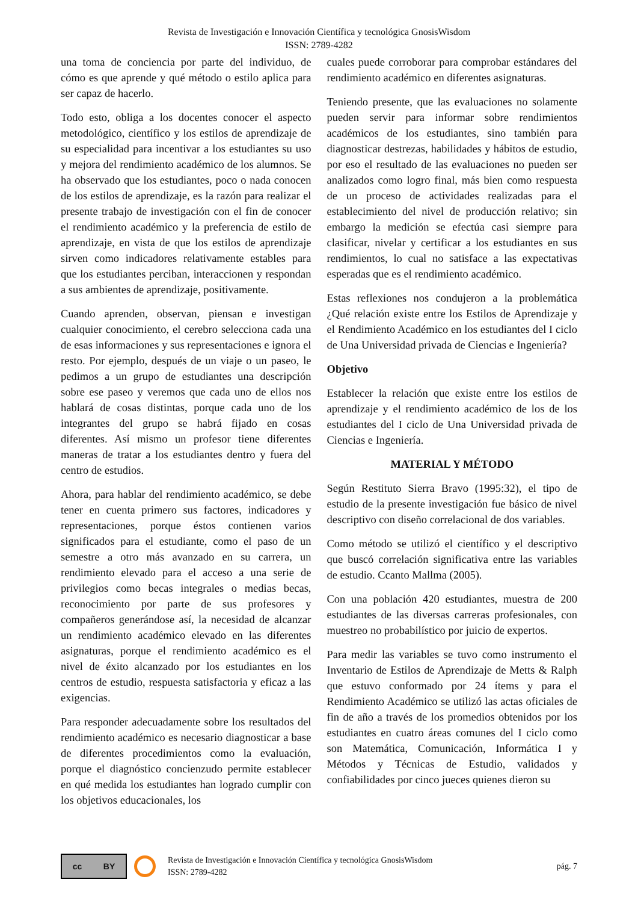Revista de Investigación e Innovación Científica y tecnológica GnosisWisdom
ISSN: 2789-4282
una toma de conciencia por parte del individuo, de cómo es que aprende y qué método o estilo aplica para ser capaz de hacerlo.
Todo esto, obliga a los docentes conocer el aspecto metodológico, científico y los estilos de aprendizaje de su especialidad para incentivar a los estudiantes su uso y mejora del rendimiento académico de los alumnos. Se ha observado que los estudiantes, poco o nada conocen de los estilos de aprendizaje, es la razón para realizar el presente trabajo de investigación con el fin de conocer el rendimiento académico y la preferencia de estilo de aprendizaje, en vista de que los estilos de aprendizaje sirven como indicadores relativamente estables para que los estudiantes perciban, interaccionen y respondan a sus ambientes de aprendizaje, positivamente.
Cuando aprenden, observan, piensan e investigan cualquier conocimiento, el cerebro selecciona cada una de esas informaciones y sus representaciones e ignora el resto. Por ejemplo, después de un viaje o un paseo, le pedimos a un grupo de estudiantes una descripción sobre ese paseo y veremos que cada uno de ellos nos hablará de cosas distintas, porque cada uno de los integrantes del grupo se habrá fijado en cosas diferentes. Así mismo un profesor tiene diferentes maneras de tratar a los estudiantes dentro y fuera del centro de estudios.
Ahora, para hablar del rendimiento académico, se debe tener en cuenta primero sus factores, indicadores y representaciones, porque éstos contienen varios significados para el estudiante, como el paso de un semestre a otro más avanzado en su carrera, un rendimiento elevado para el acceso a una serie de privilegios como becas integrales o medias becas, reconocimiento por parte de sus profesores y compañeros generándose así, la necesidad de alcanzar un rendimiento académico elevado en las diferentes asignaturas, porque el rendimiento académico es el nivel de éxito alcanzado por los estudiantes en los centros de estudio, respuesta satisfactoria y eficaz a las exigencias.
Para responder adecuadamente sobre los resultados del rendimiento académico es necesario diagnosticar a base de diferentes procedimientos como la evaluación, porque el diagnóstico concienzudo permite establecer en qué medida los estudiantes han logrado cumplir con los objetivos educacionales, los
cuales puede corroborar para comprobar estándares del rendimiento académico en diferentes asignaturas.
Teniendo presente, que las evaluaciones no solamente pueden servir para informar sobre rendimientos académicos de los estudiantes, sino también para diagnosticar destrezas, habilidades y hábitos de estudio, por eso el resultado de las evaluaciones no pueden ser analizados como logro final, más bien como respuesta de un proceso de actividades realizadas para el establecimiento del nivel de producción relativo; sin embargo la medición se efectúa casi siempre para clasificar, nivelar y certificar a los estudiantes en sus rendimientos, lo cual no satisface a las expectativas esperadas que es el rendimiento académico.
Estas reflexiones nos condujeron a la problemática ¿Qué relación existe entre los Estilos de Aprendizaje y el Rendimiento Académico en los estudiantes del I ciclo de Una Universidad privada de Ciencias e Ingeniería?
Objetivo
Establecer la relación que existe entre los estilos de aprendizaje y el rendimiento académico de los de los estudiantes del I ciclo de Una Universidad privada de Ciencias e Ingeniería.
MATERIAL Y MÉTODO
Según Restituto Sierra Bravo (1995:32), el tipo de estudio de la presente investigación fue básico de nivel descriptivo con diseño correlacional de dos variables.
Como método se utilizó el científico y el descriptivo que buscó correlación significativa entre las variables de estudio. Ccanto Mallma (2005).
Con una población 420 estudiantes, muestra de 200 estudiantes de las diversas carreras profesionales, con muestreo no probabilístico por juicio de expertos.
Para medir las variables se tuvo como instrumento el Inventario de Estilos de Aprendizaje de Metts & Ralph que estuvo conformado por 24 ítems y para el Rendimiento Académico se utilizó las actas oficiales de fin de año a través de los promedios obtenidos por los estudiantes en cuatro áreas comunes del I ciclo como son Matemática, Comunicación, Informática I y Métodos y Técnicas de Estudio, validados y confiabilidades por cinco jueces quienes dieron su
cc BY
Revista de Investigación e Innovación Científica y tecnológica GnosisWisdom
ISSN: 2789-4282
pág. 7